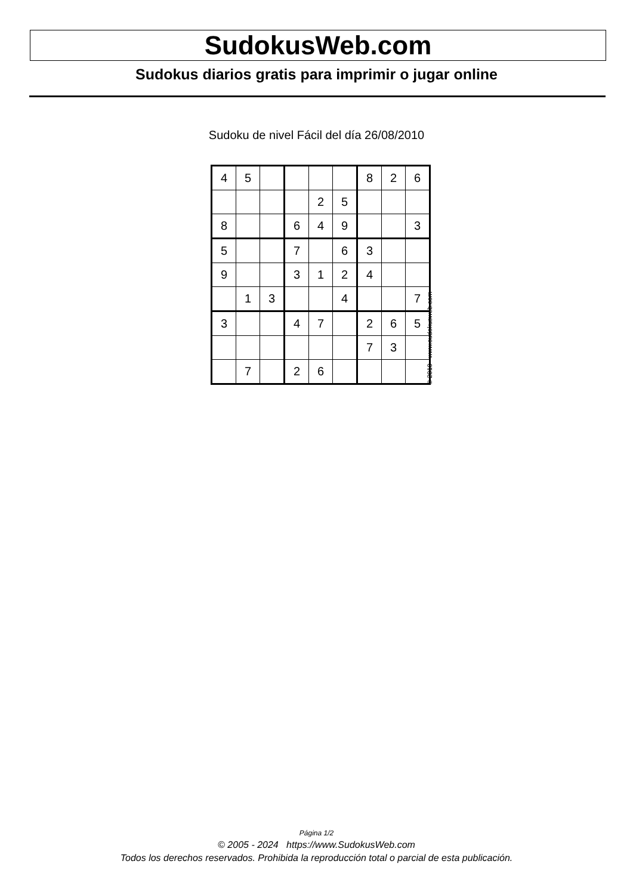SudokusWeb.com
Sudokus diarios gratis para imprimir o jugar online
Sudoku de nivel Fácil del día 26/08/2010
| 4 | 5 | | | | | 8 | 2 | 6 |
| | | | | 2 | 5 | | | |
| 8 | | | 6 | 4 | 9 | | | 3 |
| 5 | | | 7 | | 6 | 3 | | |
| 9 | | | 3 | 1 | 2 | 4 | | |
| | 1 | 3 | | | 4 | | | 7 |
| 3 | | | 4 | 7 | | 2 | 6 | 5 |
| | | | | | | 7 | 3 | |
| | 7 | | 2 | 6 | | | | |
© 2010 www.sudokusweb.com
Página 1/2
© 2005 - 2024 https://www.SudokusWeb.com
Todos los derechos reservados. Prohibida la reproducción total o parcial de esta publicación.